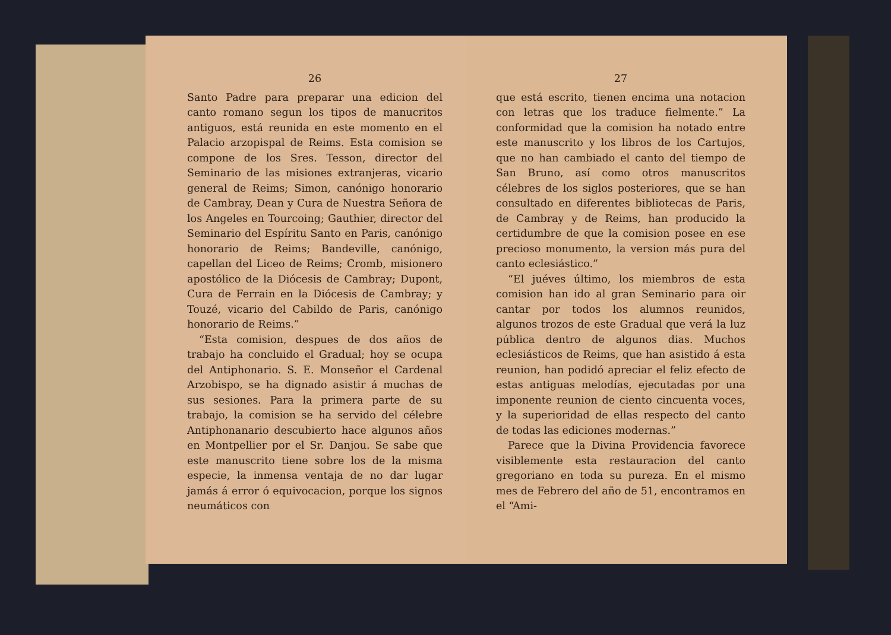26
Santo Padre para preparar una edicion del canto romano segun los tipos de manucritos antiguos, está reunida en este momento en el Palacio arzopispal de Reims. Esta comision se compone de los Sres. Tesson, director del Seminario de las misiones extranjeras, vicario general de Reims; Simon, canónigo honorario de Cambray, Dean y Cura de Nuestra Señora de los Angeles en Tourcoing; Gauthier, director del Seminario del Espíritu Santo en Paris, canónigo honorario de Reims; Bandeville, canónigo, capellan del Liceo de Reims; Cromb, misionero apostólico de la Diócesis de Cambray; Dupont, Cura de Ferrain en la Diócesis de Cambray; y Touzé, vicario del Cabildo de Paris, canónigo honorario de Reims.”
“Esta comision, despues de dos años de trabajo ha concluido el Gradual; hoy se ocupa del Antiphonario. S. E. Monseñor el Cardenal Arzobispo, se ha dignado asistir á muchas de sus sesiones. Para la primera parte de su trabajo, la comision se ha servido del célebre Antiphonanario descubierto hace algunos años en Montpellier por el Sr. Danjou. Se sabe que este manuscrito tiene sobre los de la misma especie, la inmensa ventaja de no dar lugar jamás á error ó equivocacion, porque los signos neumáticos con
27
que está escrito, tienen encima una notacion con letras que los traduce fielmente.” La conformidad que la comision ha notado entre este manuscrito y los libros de los Cartujos, que no han cambiado el canto del tiempo de San Bruno, así como otros manuscritos célebres de los siglos posteriores, que se han consultado en diferentes bibliotecas de Paris, de Cambray y de Reims, han producido la certidumbre de que la comision posee en ese precioso monumento, la version más pura del canto eclesiástico.”
“El juéves último, los miembros de esta comision han ido al gran Seminario para oir cantar por todos los alumnos reunidos, algunos trozos de este Gradual que verá la luz pública dentro de algunos dias. Muchos eclesiásticos de Reims, que han asistido á esta reunion, han podidó apreciar el feliz efecto de estas antiguas melodías, ejecutadas por una imponente reunion de ciento cincuenta voces, y la superioridad de ellas respecto del canto de todas las ediciones modernas.”
Parece que la Divina Providencia favorece visiblemente esta restauracion del canto gregoriano en toda su pureza. En el mismo mes de Febrero del año de 51, encontramos en el “Ami-